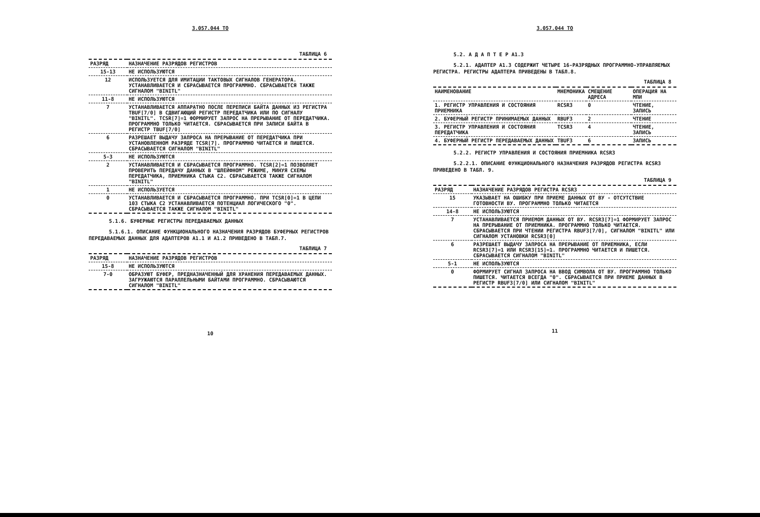3.057.044 ТО
ТАБЛИЦА 6
| РАЗРЯД | НАЗНАЧЕНИЕ РАЗРЯДОВ РЕГИСТРОВ |
| --- | --- |
| 15-13 | НЕ ИСПОЛЬЗУЮТСЯ |
| 12 | ИСПОЛЬЗУЕТСЯ ДЛЯ ИМИТАЦИИ ТАКТОВЫХ СИГНАЛОВ ГЕНЕРАТОРА. УСТАНАВЛИВАЕТСЯ И СБРАСЫВАЕТСЯ ПРОГРАММНО. СБРАСЫВАЕТСЯ ТАКЖЕ СИГНАЛОМ "BINITL" |
| 11-8 | НЕ ИСПОЛЬЗУЮТСЯ |
| 7 | УСТАНАВЛИВАЕТСЯ АППАРАТНО ПОСЛЕ ПЕРЕПИСИ БАЙТА ДАННЫХ ИЗ РЕГИСТРА TBUF[7/0] В СДВИГАЮЩИЙ РЕГИСТР ПЕРЕДАТЧИКА ИЛИ ПО СИГНАЛУ "BINITL". TCSR[7]=1 ФОРМИРУЕТ ЗАПРОС НА ПРЕРЫВАНИЕ ОТ ПЕРЕДАТЧИКА. ПРОГРАММНО ТОЛЬКО ЧИТАЕТСЯ. СБРАСЫВАЕТСЯ ПРИ ЗАПИСИ БАЙТА В РЕГИСТР TBUF[7/0] |
| 6 | РАЗРЕШАЕТ ВЫДАЧУ ЗАПРОСА НА ПРЕРЫВАНИЕ ОТ ПЕРЕДАТЧИКА ПРИ УСТАНОВЛЕННОМ РАЗРЯДЕ TCSR[7]. ПРОГРАММНО ЧИТАЕТСЯ И ПИШЕТСЯ. СБРАСЫВАЕТСЯ СИГНАЛОМ "BINITL" |
| 5-3 | НЕ ИСПОЛЬЗУЮТСЯ |
| 2 | УСТАНАВЛИВАЕТСЯ И СБРАСЫВАЕТСЯ ПРОГРАММНО. TCSR[2]=1 ПОЗВОЛЯЕТ ПРОВЕРИТЬ ПЕРЕДАЧУ ДАННЫХ В "ШЛЕЙФНОМ" РЕЖИМЕ, МИНУЯ СХЕМЫ ПЕРЕДАТЧИКА, ПРИЕМНИКА СТЫКА С2. СБРАСЫВАЕТСЯ ТАКЖЕ СИГНАЛОМ "BINITL" |
| 1 | НЕ ИСПОЛЬЗУЕТСЯ |
| 0 | УСТАНАВЛИВАЕТСЯ И СБРАСЫВАЕТСЯ ПРОГРАММНО. ПРИ TCSR[0]=1 В ЦЕПИ 103 СТЫКА С2 УСТАНАВЛИВАЕТСЯ ПОТЕНЦИАЛ ЛОГИЧЕСКОГО "0". СБРАСЫВАЕТСЯ ТАКЖЕ СИГНАЛОМ "BINITL" |
5.1.6. БУФЕРНЫЕ РЕГИСТРЫ ПЕРЕДАВАЕМЫХ ДАННЫХ
5.1.6.1. ОПИСАНИЕ ФУНКЦИОНАЛЬНОГО НАЗНАЧЕНИЯ РАЗРЯДОВ БУФЕРНЫХ РЕГИСТРОВ ПЕРЕДАВАЕМЫХ ДАННЫХ ДЛЯ АДАПТЕРОВ А1.1 И А1.2 ПРИВЕДЕНО В ТАБЛ.7.
ТАБЛИЦА 7
| РАЗРЯД | НАЗНАЧЕНИЕ РАЗРЯДОВ РЕГИСТРОВ |
| --- | --- |
| 15-8 | НЕ ИСПОЛЬЗУЮТСЯ |
| 7-0 | ОБРАЗУЮТ БУФЕР, ПРЕДНАЗНАЧЕННЫЙ ДЛЯ ХРАНЕНИЯ ПЕРЕДАВАЕМЫХ ДАННЫХ. ЗАГРУЖАЮТСЯ ПАРАЛЛЕЛЬНЫМИ БАЙТАМИ ПРОГРАММНО. СБРАСЫВАЮТСЯ СИГНАЛОМ "BINITL" |
10
3.057.044 ТО
5.2. А Д А П Т Е Р А1.3
5.2.1. АДАПТЕР А1.3 СОДЕРЖИТ ЧЕТЫРЕ 16-РАЗРЯДНЫХ ПРОГРАММНО-УПРАВЛЯЕМЫХ РЕГИСТРА. РЕГИСТРЫ АДАПТЕРА ПРИВЕДЕНЫ В ТАБЛ.8.
ТАБЛИЦА 8
| НАИМЕНОВАНИЕ | МНЕМОНИКА | СМЕЩЕНИЕ АДРЕСА | ОПЕРАЦИЯ НА МПИ |
| --- | --- | --- | --- |
| 1. РЕГИСТР УПРАВЛЕНИЯ И СОСТОЯНИЯ ПРИЕМНИКА | RCSR3 | 0 | ЧТЕНИЕ, ЗАПИСЬ |
| 2. БУФЕРНЫЙ РЕГИСТР ПРИНИМАЕМЫХ ДАННЫХ | RBUF3 | 2 | ЧТЕНИЕ |
| 3. РЕГИСТР УПРАВЛЕНИЯ И СОСТОЯНИЯ ПЕРЕДАТЧИКА | TCSR3 | 4 | ЧТЕНИЕ, ЗАПИСЬ |
| 4. БУФЕРНЫЙ РЕГИСТР ПЕРЕДАВАЕМЫХ ДАННЫХ | TBUF3 | 6 | ЗАПИСЬ |
5.2.2. РЕГИСТР УПРАВЛЕНИЯ И СОСТОЯНИЯ ПРИЕМНИКА RCSR3
5.2.2.1. ОПИСАНИЕ ФУНКЦИОНАЛЬНОГО НАЗНАЧЕНИЯ РАЗРЯДОВ РЕГИСТРА RCSR3 ПРИВЕДЕНО В ТАБЛ. 9.
ТАБЛИЦА 9
| РАЗРЯД | НАЗНАЧЕНИЕ РАЗРЯДОВ РЕГИСТРА RCSR3 |
| --- | --- |
| 15 | УКАЗЫВАЕТ НА ОШИБКУ ПРИ ПРИЕМЕ ДАННЫХ ОТ ВУ - ОТСУТСТВИЕ ГОТОВНОСТИ ВУ. ПРОГРАММНО ТОЛЬКО ЧИТАЕТСЯ |
| 14-8 | НЕ ИСПОЛЬЗУЮТСЯ |
| 7 | УСТАНАВЛИВАЕТСЯ ПРИЕМОМ ДАННЫХ ОТ ВУ. RCSR3[7]=1 ФОРМИРУЕТ ЗАПРОС НА ПРЕРЫВАНИЕ ОТ ПРИЕМНИКА. ПРОГРАММНО ТОЛЬКО ЧИТАЕТСЯ. СБРАСЫВАЕТСЯ ПРИ ЧТЕНИИ РЕГИСТРА RBUF3[7/0], СИГНАЛОМ "BINITL" ИЛИ СИГНАЛОМ УСТАНОВКИ RCSR3[0] |
| 6 | РАЗРЕШАЕТ ВЫДАЧУ ЗАПРОСА НА ПРЕРЫВАНИЕ ОТ ПРИЕМНИКА, ЕСЛИ RCSR3[7]=1 ИЛИ RCSR3[15]=1. ПРОГРАММНО ЧИТАЕТСЯ И ПИШЕТСЯ. СБРАСЫВАЕТСЯ СИГНАЛОМ "BINITL" |
| 5-1 | НЕ ИСПОЛЬЗУЮТСЯ |
| 0 | ФОРМИРУЕТ СИГНАЛ ЗАПРОСА НА ВВОД СИМВОЛА ОТ ВУ. ПРОГРАММНО ТОЛЬКО ПИШЕТСЯ. ЧИТАЕТСЯ ВСЕГДА "0". СБРАСЫВАЕТСЯ ПРИ ПРИЕМЕ ДАННЫХ В РЕГИСТР RBUF3[7/0] ИЛИ СИГНАЛОМ "BINITL" |
11